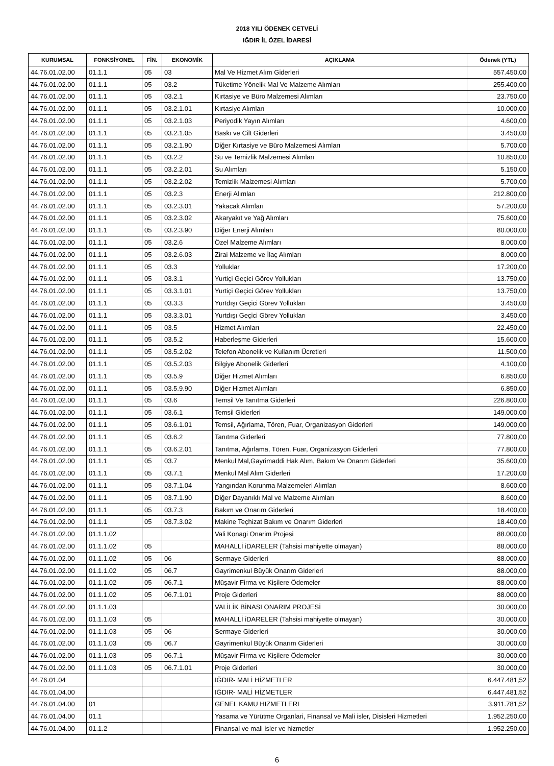2018 YILI ÖDENEK CETVELİ
IĞDIR İL ÖZEL İDARESİ
| KURUMSAL | FONKSİYONEL | FİN. | EKONOMİK | AÇIKLAMA | Ödenek (YTL) |
| --- | --- | --- | --- | --- | --- |
| 44.76.01.02.00 | 01.1.1 | 05 | 03 | Mal Ve Hizmet Alım Giderleri | 557.450,00 |
| 44.76.01.02.00 | 01.1.1 | 05 | 03.2 | Tüketime Yönelik Mal Ve Malzeme Alımları | 255.400,00 |
| 44.76.01.02.00 | 01.1.1 | 05 | 03.2.1 | Kırtasiye ve Büro Malzemesi Alımları | 23.750,00 |
| 44.76.01.02.00 | 01.1.1 | 05 | 03.2.1.01 | Kırtasiye Alımları | 10.000,00 |
| 44.76.01.02.00 | 01.1.1 | 05 | 03.2.1.03 | Periyodik Yayın Alımları | 4.600,00 |
| 44.76.01.02.00 | 01.1.1 | 05 | 03.2.1.05 | Baskı ve Cilt Giderleri | 3.450,00 |
| 44.76.01.02.00 | 01.1.1 | 05 | 03.2.1.90 | Diğer Kırtasiye ve Büro Malzemesi Alımları | 5.700,00 |
| 44.76.01.02.00 | 01.1.1 | 05 | 03.2.2 | Su ve Temizlik Malzemesi Alımları | 10.850,00 |
| 44.76.01.02.00 | 01.1.1 | 05 | 03.2.2.01 | Su Alımları | 5.150,00 |
| 44.76.01.02.00 | 01.1.1 | 05 | 03.2.2.02 | Temizlik Malzemesi Alımları | 5.700,00 |
| 44.76.01.02.00 | 01.1.1 | 05 | 03.2.3 | Enerji Alımları | 212.800,00 |
| 44.76.01.02.00 | 01.1.1 | 05 | 03.2.3.01 | Yakacak Alımları | 57.200,00 |
| 44.76.01.02.00 | 01.1.1 | 05 | 03.2.3.02 | Akaryakıt ve Yağ Alımları | 75.600,00 |
| 44.76.01.02.00 | 01.1.1 | 05 | 03.2.3.90 | Diğer Enerji Alımları | 80.000,00 |
| 44.76.01.02.00 | 01.1.1 | 05 | 03.2.6 | Özel Malzeme Alımları | 8.000,00 |
| 44.76.01.02.00 | 01.1.1 | 05 | 03.2.6.03 | Zirai Malzeme ve İlaç Alımları | 8.000,00 |
| 44.76.01.02.00 | 01.1.1 | 05 | 03.3 | Yolluklar | 17.200,00 |
| 44.76.01.02.00 | 01.1.1 | 05 | 03.3.1 | Yurtiçi Geçici Görev Yollukları | 13.750,00 |
| 44.76.01.02.00 | 01.1.1 | 05 | 03.3.1.01 | Yurtiçi Geçici Görev Yollukları | 13.750,00 |
| 44.76.01.02.00 | 01.1.1 | 05 | 03.3.3 | Yurtdışı Geçici Görev Yollukları | 3.450,00 |
| 44.76.01.02.00 | 01.1.1 | 05 | 03.3.3.01 | Yurtdışı Geçici Görev Yollukları | 3.450,00 |
| 44.76.01.02.00 | 01.1.1 | 05 | 03.5 | Hizmet Alımları | 22.450,00 |
| 44.76.01.02.00 | 01.1.1 | 05 | 03.5.2 | Haberleşme Giderleri | 15.600,00 |
| 44.76.01.02.00 | 01.1.1 | 05 | 03.5.2.02 | Telefon Abonelik ve Kullanım Ücretleri | 11.500,00 |
| 44.76.01.02.00 | 01.1.1 | 05 | 03.5.2.03 | Bilgiye Abonelik Giderleri | 4.100,00 |
| 44.76.01.02.00 | 01.1.1 | 05 | 03.5.9 | Diğer Hizmet Alımları | 6.850,00 |
| 44.76.01.02.00 | 01.1.1 | 05 | 03.5.9.90 | Diğer Hizmet Alımları | 6.850,00 |
| 44.76.01.02.00 | 01.1.1 | 05 | 03.6 | Temsil Ve Tanıtma Giderleri | 226.800,00 |
| 44.76.01.02.00 | 01.1.1 | 05 | 03.6.1 | Temsil Giderleri | 149.000,00 |
| 44.76.01.02.00 | 01.1.1 | 05 | 03.6.1.01 | Temsil, Ağırlama, Tören, Fuar, Organizasyon Giderleri | 149.000,00 |
| 44.76.01.02.00 | 01.1.1 | 05 | 03.6.2 | Tanıtma Giderleri | 77.800,00 |
| 44.76.01.02.00 | 01.1.1 | 05 | 03.6.2.01 | Tanıtma, Ağırlama, Tören, Fuar, Organizasyon Giderleri | 77.800,00 |
| 44.76.01.02.00 | 01.1.1 | 05 | 03.7 | Menkul Mal,Gayrimaddi Hak Alım, Bakım Ve Onarım Giderleri | 35.600,00 |
| 44.76.01.02.00 | 01.1.1 | 05 | 03.7.1 | Menkul Mal Alım Giderleri | 17.200,00 |
| 44.76.01.02.00 | 01.1.1 | 05 | 03.7.1.04 | Yangından Korunma Malzemeleri Alımları | 8.600,00 |
| 44.76.01.02.00 | 01.1.1 | 05 | 03.7.1.90 | Diğer Dayanıklı Mal ve Malzeme Alımları | 8.600,00 |
| 44.76.01.02.00 | 01.1.1 | 05 | 03.7.3 | Bakım ve Onarım Giderleri | 18.400,00 |
| 44.76.01.02.00 | 01.1.1 | 05 | 03.7.3.02 | Makine Teçhizat Bakım ve Onarım Giderleri | 18.400,00 |
| 44.76.01.02.00 | 01.1.1.02 | | | Vali Konagi Onarim Projesi | 88.000,00 |
| 44.76.01.02.00 | 01.1.1.02 | 05 | | MAHALLİ iDARELER (Tahsisi mahiyette olmayan) | 88.000,00 |
| 44.76.01.02.00 | 01.1.1.02 | 05 | 06 | Sermaye Giderleri | 88.000,00 |
| 44.76.01.02.00 | 01.1.1.02 | 05 | 06.7 | Gayrimenkul Büyük Onarım Giderleri | 88.000,00 |
| 44.76.01.02.00 | 01.1.1.02 | 05 | 06.7.1 | Müşavir Firma ve Kişilere Ödemeler | 88.000,00 |
| 44.76.01.02.00 | 01.1.1.02 | 05 | 06.7.1.01 | Proje Giderleri | 88.000,00 |
| 44.76.01.02.00 | 01.1.1.03 | | | VALİLİK BİNASI ONARIM PROJESİ | 30.000,00 |
| 44.76.01.02.00 | 01.1.1.03 | 05 | | MAHALLİ iDARELER (Tahsisi mahiyette olmayan) | 30.000,00 |
| 44.76.01.02.00 | 01.1.1.03 | 05 | 06 | Sermaye Giderleri | 30.000,00 |
| 44.76.01.02.00 | 01.1.1.03 | 05 | 06.7 | Gayrimenkul Büyük Onarım Giderleri | 30.000,00 |
| 44.76.01.02.00 | 01.1.1.03 | 05 | 06.7.1 | Müşavir Firma ve Kişilere Ödemeler | 30.000,00 |
| 44.76.01.02.00 | 01.1.1.03 | 05 | 06.7.1.01 | Proje Giderleri | 30.000,00 |
| 44.76.01.04 | | | | IĞDIR- MALİ HİZMETLER | 6.447.481,52 |
| 44.76.01.04.00 | | | | IĞDIR- MALİ HİZMETLER | 6.447.481,52 |
| 44.76.01.04.00 | 01 | | | GENEL KAMU HIZMETLERI | 3.911.781,52 |
| 44.76.01.04.00 | 01.1 | | | Yasama ve Yürütme Organlari, Finansal ve Mali isler, Disisleri Hizmetleri | 1.952.250,00 |
| 44.76.01.04.00 | 01.1.2 | | | Finansal ve mali isler ve hizmetler | 1.952.250,00 |
6